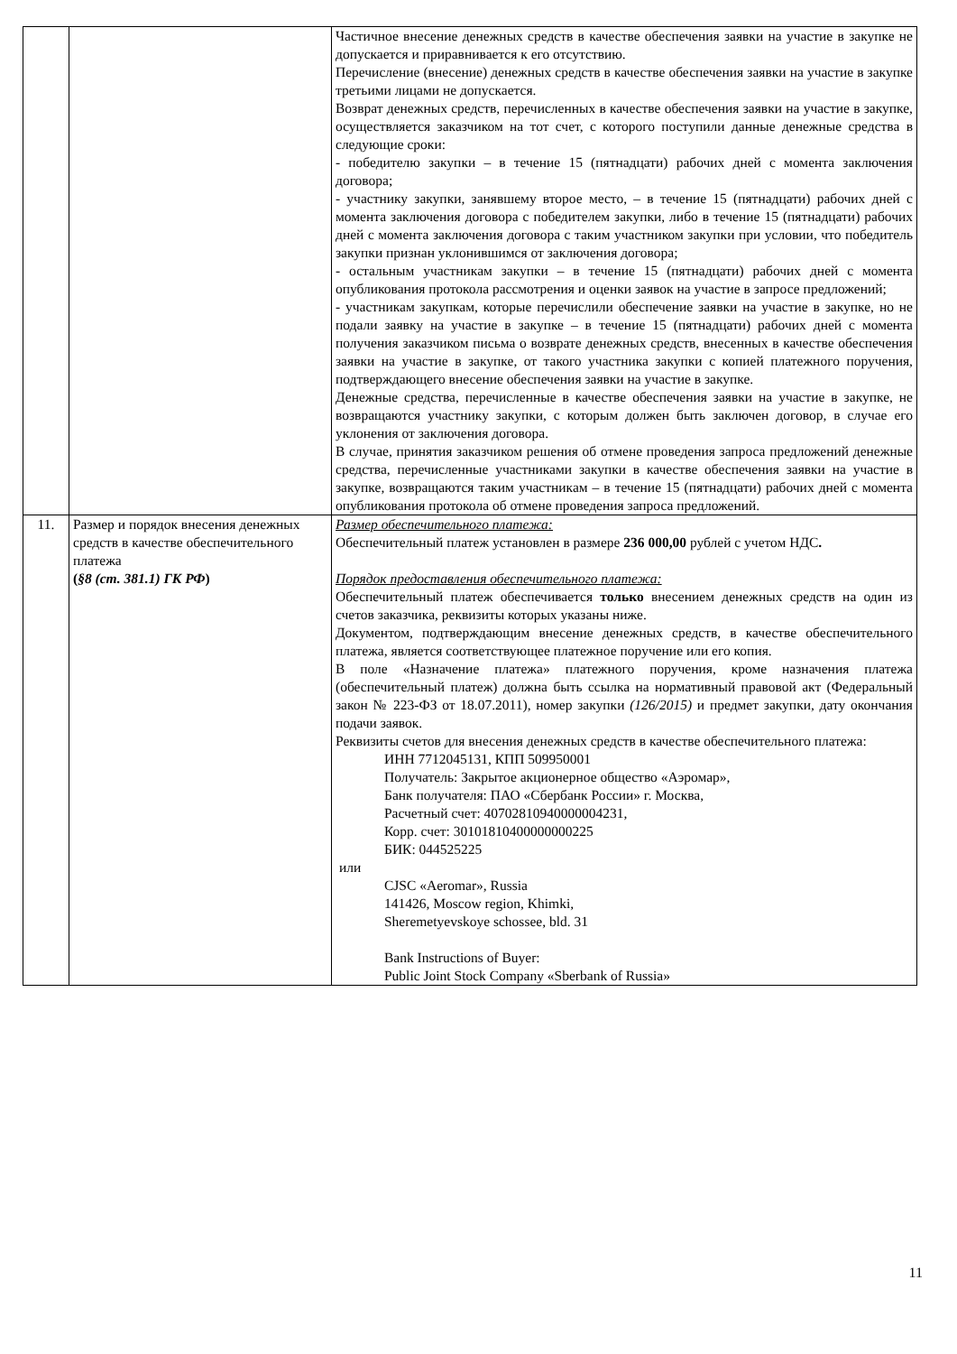| | | Частичное внесение денежных средств в качестве обеспечения заявки на участие в закупке не допускается и приравнивается к его отсутствию. Перечисление (внесение) денежных средств в качестве обеспечения заявки на участие в закупке третьими лицами не допускается. Возврат денежных средств, перечисленных в качестве обеспечения заявки на участие в закупке, осуществляется заказчиком на тот счет, с которого поступили данные денежные средства в следующие сроки: - победителю закупки – в течение 15 (пятнадцати) рабочих дней с момента заключения договора; - участнику закупки, занявшему второе место, – в течение 15 (пятнадцати) рабочих дней с момента заключения договора с победителем закупки, либо в течение 15 (пятнадцати) рабочих дней с момента заключения договора с таким участником закупки при условии, что победитель закупки признан уклонившимся от заключения договора; - остальным участникам закупки – в течение 15 (пятнадцати) рабочих дней с момента опубликования протокола рассмотрения и оценки заявок на участие в запросе предложений; - участникам закупкам, которые перечислили обеспечение заявки на участие в закупке, но не подали заявку на участие в закупке – в течение 15 (пятнадцати) рабочих дней с момента получения заказчиком письма о возврате денежных средств, внесенных в качестве обеспечения заявки на участие в закупке, от такого участника закупки с копией платежного поручения, подтверждающего внесение обеспечения заявки на участие в закупке. Денежные средства, перечисленные в качестве обеспечения заявки на участие в закупке, не возвращаются участнику закупки, с которым должен быть заключен договор, в случае его уклонения от заключения договора. В случае, принятия заказчиком решения об отмене проведения запроса предложений денежные средства, перечисленные участниками закупки в качестве обеспечения заявки на участие в закупке, возвращаются таким участникам – в течение 15 (пятнадцати) рабочих дней с момента опубликования протокола об отмене проведения запроса предложений. |
| 11. | Размер и порядок внесения денежных средств в качестве обеспечительного платежа ( §8 (ст. 381.1) ГК РФ ) | Размер обеспечительного платежа: Обеспечительный платеж установлен в размере 236 000,00 рублей с учетом НДС . Порядок предоставления обеспечительного платежа: Обеспечительный платеж обеспечивается только внесением денежных средств на один из счетов заказчика, реквизиты которых указаны ниже. Документом, подтверждающим внесение денежных средств, в качестве обеспечительного платежа, является соответствующее платежное поручение или его копия. В поле «Назначение платежа» платежного поручения, кроме назначения платежа (обеспечительный платеж) должна быть ссылка на нормативный правовой акт (Федеральный закон № 223-ФЗ от 18.07.2011), номер закупки (126/2015) и предмет закупки, дату окончания подачи заявок. Реквизиты счетов для внесения денежных средств в качестве обеспечительного платежа: ИНН 7712045131, КПП 509950001 Получатель: Закрытое акционерное общество «Аэромар», Банк получателя: ПАО «Сбербанк России» г. Москва, Расчетный счет: 40702810940000004231, Корр. счет: 30101810400000000225 БИК: 044525225 или CJSC «Aeromar», Russia 141426, Moscow region, Khimki, Sheremetyevskoye schossee, bld. 31 Bank Instructions of Buyer: Public Joint Stock Company «Sberbank of Russia» |
11